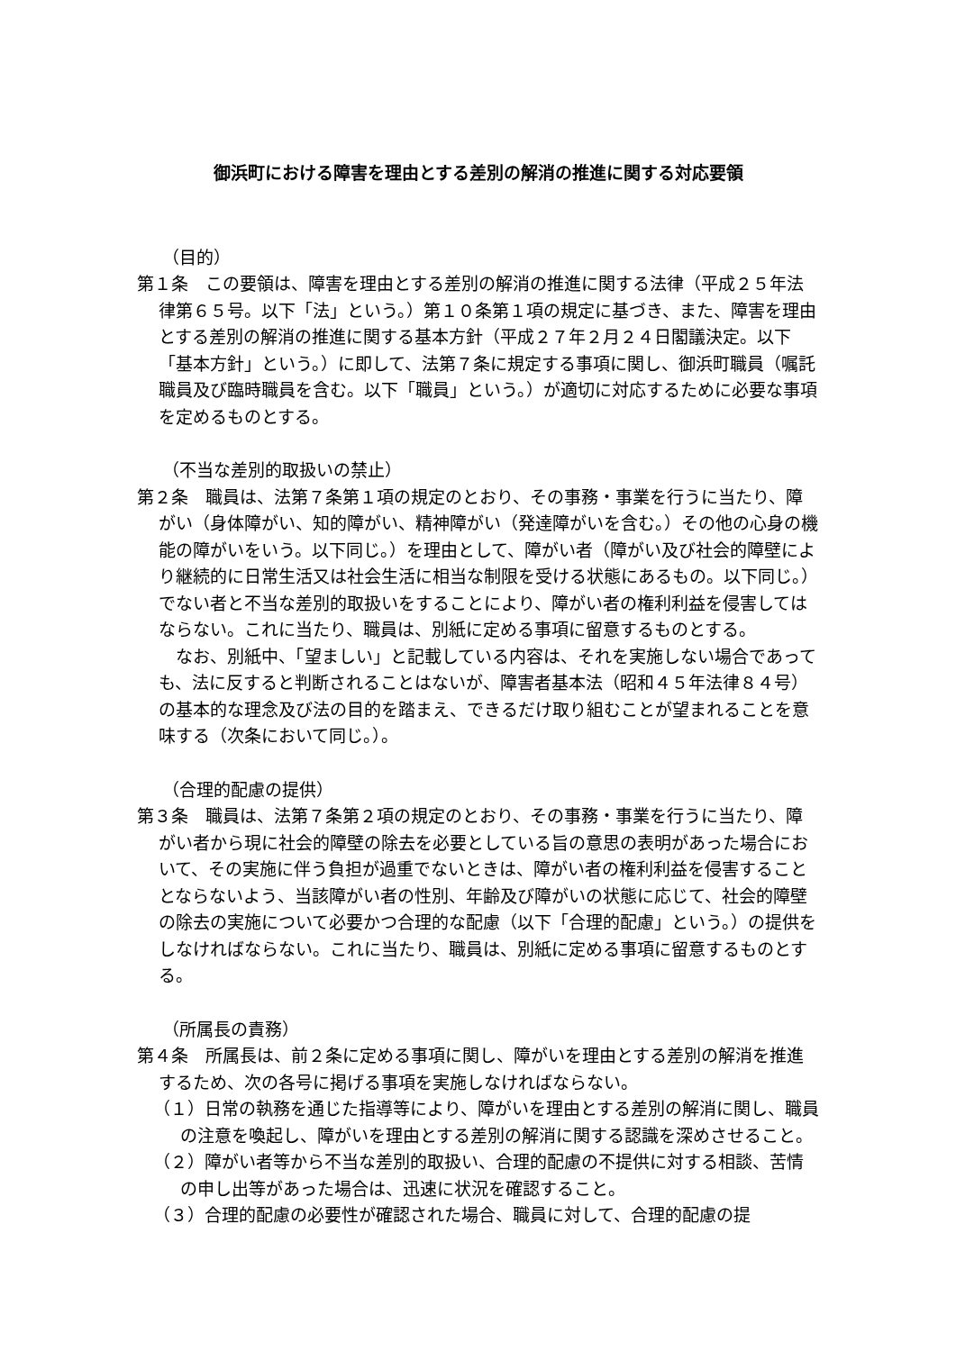御浜町における障害を理由とする差別の解消の推進に関する対応要領
（目的）
第１条　この要領は、障害を理由とする差別の解消の推進に関する法律（平成２５年法律第６５号。以下「法」という。）第１０条第１項の規定に基づき、また、障害を理由とする差別の解消の推進に関する基本方針（平成２７年２月２４日閣議決定。以下「基本方針」という。）に即して、法第７条に規定する事項に関し、御浜町職員（嘱託職員及び臨時職員を含む。以下「職員」という。）が適切に対応するために必要な事項を定めるものとする。
（不当な差別的取扱いの禁止）
第２条　職員は、法第７条第１項の規定のとおり、その事務・事業を行うに当たり、障がい（身体障がい、知的障がい、精神障がい（発達障がいを含む。）その他の心身の機能の障がいをいう。以下同じ。）を理由として、障がい者（障がい及び社会的障壁により継続的に日常生活又は社会生活に相当な制限を受ける状態にあるもの。以下同じ。）でない者と不当な差別的取扱いをすることにより、障がい者の権利利益を侵害してはならない。これに当たり、職員は、別紙に定める事項に留意するものとする。
なお、別紙中、「望ましい」と記載している内容は、それを実施しない場合であっても、法に反すると判断されることはないが、障害者基本法（昭和４５年法律８４号）の基本的な理念及び法の目的を踏まえ、できるだけ取り組むことが望まれることを意味する（次条において同じ。）。
（合理的配慮の提供）
第３条　職員は、法第７条第２項の規定のとおり、その事務・事業を行うに当たり、障がい者から現に社会的障壁の除去を必要としている旨の意思の表明があった場合において、その実施に伴う負担が過重でないときは、障がい者の権利利益を侵害することとならないよう、当該障がい者の性別、年齢及び障がいの状態に応じて、社会的障壁の除去の実施について必要かつ合理的な配慮（以下「合理的配慮」という。）の提供をしなければならない。これに当たり、職員は、別紙に定める事項に留意するものとする。
（所属長の責務）
第４条　所属長は、前２条に定める事項に関し、障がいを理由とする差別の解消を推進するため、次の各号に掲げる事項を実施しなければならない。
（１）日常の執務を通じた指導等により、障がいを理由とする差別の解消に関し、職員の注意を喚起し、障がいを理由とする差別の解消に関する認識を深めさせること。
（２）障がい者等から不当な差別的取扱い、合理的配慮の不提供に対する相談、苦情の申し出等があった場合は、迅速に状況を確認すること。
（３）合理的配慮の必要性が確認された場合、職員に対して、合理的配慮の提